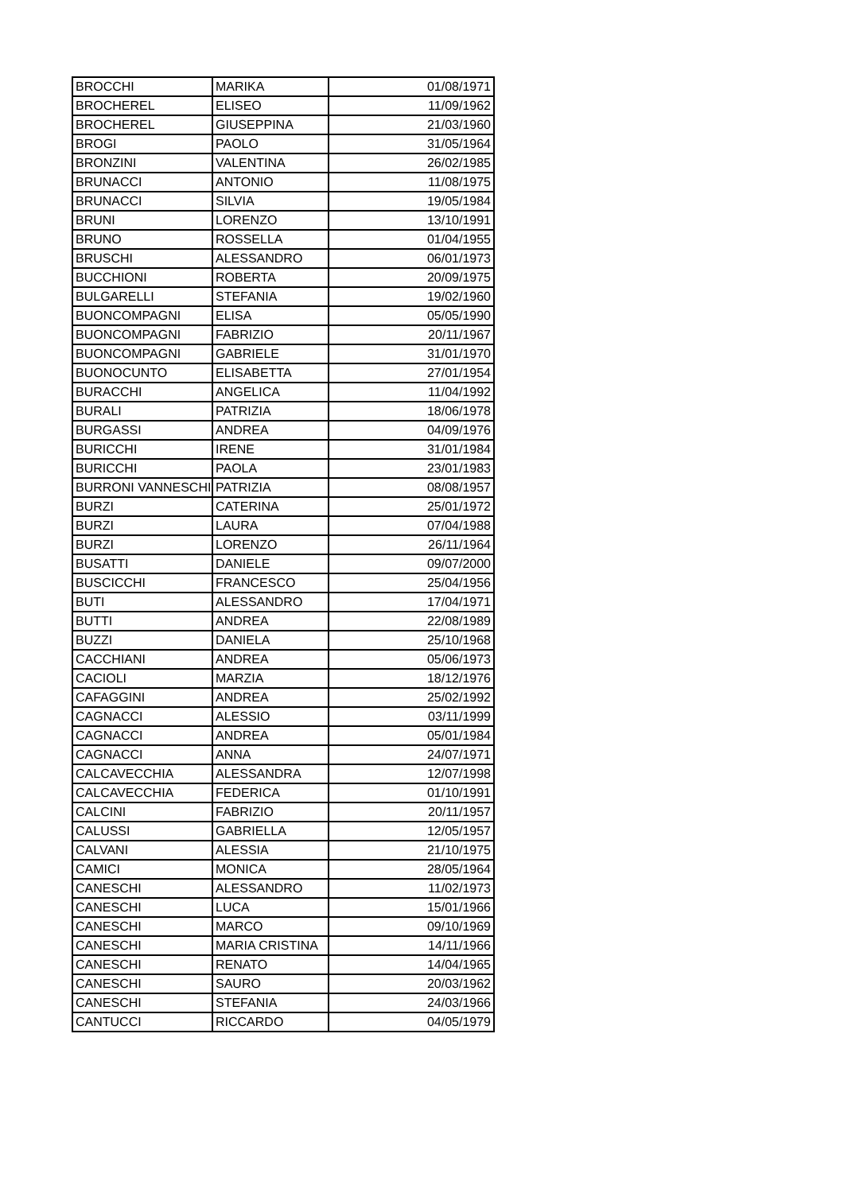| BROCCHI | MARIKA | 01/08/1971 |
| BROCHEREL | ELISEO | 11/09/1962 |
| BROCHEREL | GIUSEPPINA | 21/03/1960 |
| BROGI | PAOLO | 31/05/1964 |
| BRONZINI | VALENTINA | 26/02/1985 |
| BRUNACCI | ANTONIO | 11/08/1975 |
| BRUNACCI | SILVIA | 19/05/1984 |
| BRUNI | LORENZO | 13/10/1991 |
| BRUNO | ROSSELLA | 01/04/1955 |
| BRUSCHI | ALESSANDRO | 06/01/1973 |
| BUCCHIONI | ROBERTA | 20/09/1975 |
| BULGARELLI | STEFANIA | 19/02/1960 |
| BUONCOMPAGNI | ELISA | 05/05/1990 |
| BUONCOMPAGNI | FABRIZIO | 20/11/1967 |
| BUONCOMPAGNI | GABRIELE | 31/01/1970 |
| BUONOCUNTO | ELISABETTA | 27/01/1954 |
| BURACCHI | ANGELICA | 11/04/1992 |
| BURALI | PATRIZIA | 18/06/1978 |
| BURGASSI | ANDREA | 04/09/1976 |
| BURICCHI | IRENE | 31/01/1984 |
| BURICCHI | PAOLA | 23/01/1983 |
| BURRONI VANNESCHI | PATRIZIA | 08/08/1957 |
| BURZI | CATERINA | 25/01/1972 |
| BURZI | LAURA | 07/04/1988 |
| BURZI | LORENZO | 26/11/1964 |
| BUSATTI | DANIELE | 09/07/2000 |
| BUSCICCHI | FRANCESCO | 25/04/1956 |
| BUTI | ALESSANDRO | 17/04/1971 |
| BUTTI | ANDREA | 22/08/1989 |
| BUZZI | DANIELA | 25/10/1968 |
| CACCHIANI | ANDREA | 05/06/1973 |
| CACIOLI | MARZIA | 18/12/1976 |
| CAFAGGINI | ANDREA | 25/02/1992 |
| CAGNACCI | ALESSIO | 03/11/1999 |
| CAGNACCI | ANDREA | 05/01/1984 |
| CAGNACCI | ANNA | 24/07/1971 |
| CALCAVECCHIA | ALESSANDRA | 12/07/1998 |
| CALCAVECCHIA | FEDERICA | 01/10/1991 |
| CALCINI | FABRIZIO | 20/11/1957 |
| CALUSSI | GABRIELLA | 12/05/1957 |
| CALVANI | ALESSIA | 21/10/1975 |
| CAMICI | MONICA | 28/05/1964 |
| CANESCHI | ALESSANDRO | 11/02/1973 |
| CANESCHI | LUCA | 15/01/1966 |
| CANESCHI | MARCO | 09/10/1969 |
| CANESCHI | MARIA CRISTINA | 14/11/1966 |
| CANESCHI | RENATO | 14/04/1965 |
| CANESCHI | SAURO | 20/03/1962 |
| CANESCHI | STEFANIA | 24/03/1966 |
| CANTUCCI | RICCARDO | 04/05/1979 |